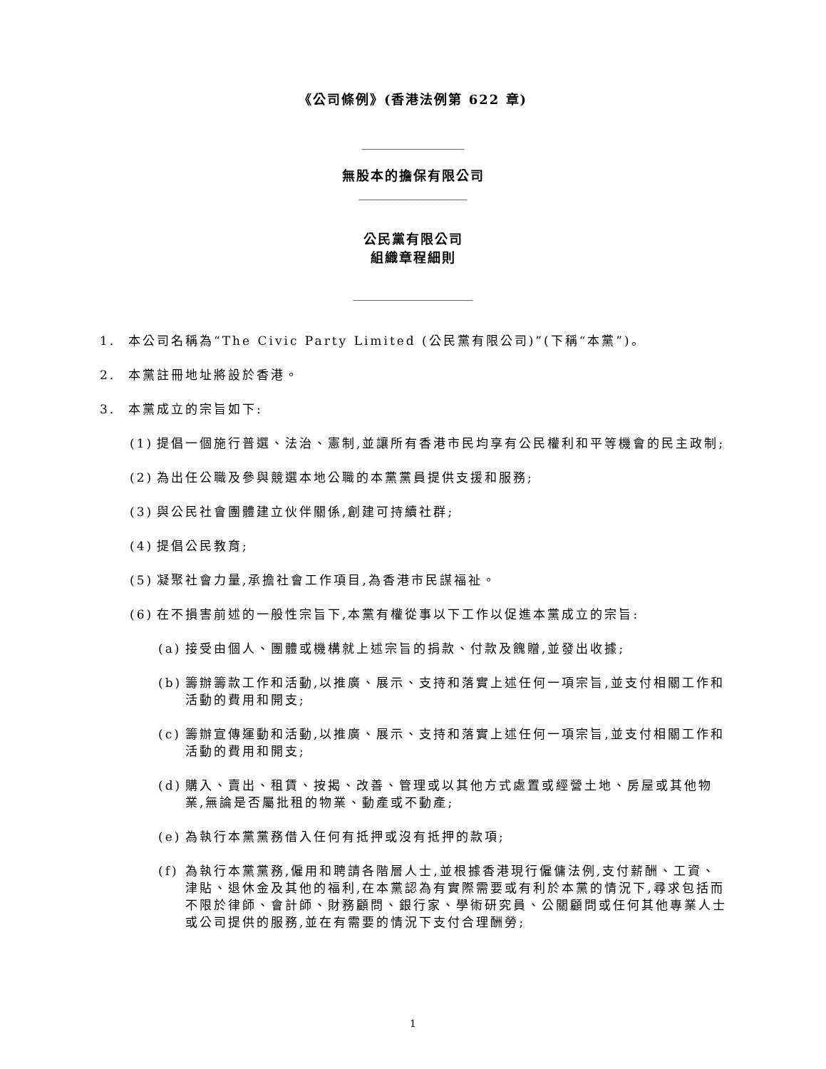《公司條例》(香港法例第 622 章)
__________________
無股本的擔保有限公司
___________________
公民黨有限公司
組織章程細則
_____________________
1. 本公司名稱為“The Civic Party Limited (公民黨有限公司)”(下稱“本黨”)。
2. 本黨註冊地址將設於香港。
3. 本黨成立的宗旨如下:
(1) 提倡一個施行普選、法治、憲制,並讓所有香港市民均享有公民權利和平等機會的民主政制;
(2) 為出任公職及參與競選本地公職的本黨黨員提供支援和服務;
(3) 與公民社會團體建立伙伴關係,創建可持續社群;
(4) 提倡公民教育;
(5) 凝聚社會力量,承擔社會工作項目,為香港市民謀福祉。
(6) 在不損害前述的一般性宗旨下,本黨有權從事以下工作以促進本黨成立的宗旨:
(a) 接受由個人、團體或機構就上述宗旨的捐款、付款及餽贈,並發出收據;
(b) 籌辦籌款工作和活動,以推廣、展示、支持和落實上述任何一項宗旨,並支付相關工作和活動的費用和開支;
(c) 籌辦宣傳運動和活動,以推廣、展示、支持和落實上述任何一項宗旨,並支付相關工作和活動的費用和開支;
(d) 購入、賣出、租賃、按揭、改善、管理或以其他方式處置或經營土地、房屋或其他物業,無論是否屬批租的物業、動產或不動產;
(e) 為執行本黨黨務借入任何有抵押或沒有抵押的款項;
(f) 為執行本黨黨務,僱用和聘請各階層人士,並根據香港現行僱傭法例,支付薪酬、工資、津貼、退休金及其他的福利,在本黨認為有實際需要或有利於本黨的情況下,尋求包括而不限於律師、會計師、財務顧問、銀行家、學術研究員、公關顧問或任何其他專業人士或公司提供的服務,並在有需要的情況下支付合理酬勞;
1